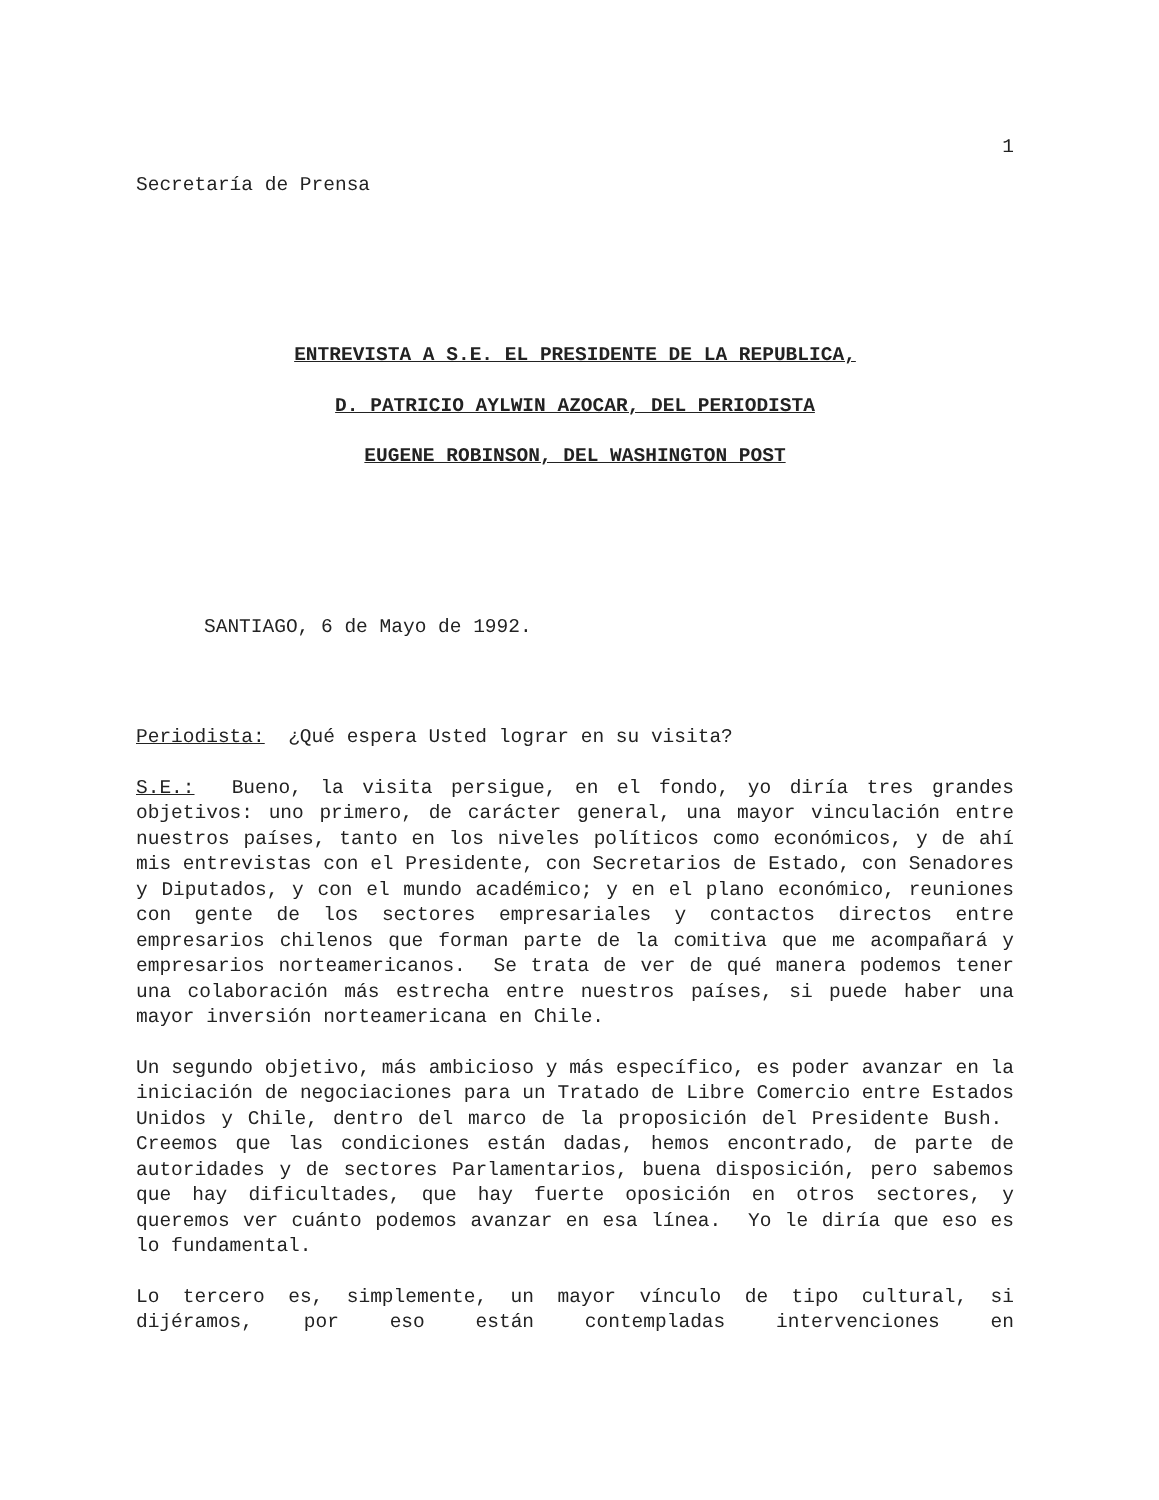1
Secretaría de Prensa
ENTREVISTA A S.E. EL PRESIDENTE DE LA REPUBLICA,
D. PATRICIO AYLWIN AZOCAR, DEL PERIODISTA
EUGENE ROBINSON, DEL WASHINGTON POST
SANTIAGO, 6 de Mayo de 1992.
Periodista: ¿Qué espera Usted lograr en su visita?
S.E.: Bueno, la visita persigue, en el fondo, yo diría tres grandes objetivos: uno primero, de carácter general, una mayor vinculación entre nuestros países, tanto en los niveles políticos como económicos, y de ahí mis entrevistas con el Presidente, con Secretarios de Estado, con Senadores y Diputados, y con el mundo académico; y en el plano económico, reuniones con gente de los sectores empresariales y contactos directos entre empresarios chilenos que forman parte de la comitiva que me acompañará y empresarios norteamericanos. Se trata de ver de qué manera podemos tener una colaboración más estrecha entre nuestros países, si puede haber una mayor inversión norteamericana en Chile.
Un segundo objetivo, más ambicioso y más específico, es poder avanzar en la iniciación de negociaciones para un Tratado de Libre Comercio entre Estados Unidos y Chile, dentro del marco de la proposición del Presidente Bush. Creemos que las condiciones están dadas, hemos encontrado, de parte de autoridades y de sectores Parlamentarios, buena disposición, pero sabemos que hay dificultades, que hay fuerte oposición en otros sectores, y queremos ver cuánto podemos avanzar en esa línea. Yo le diría que eso es lo fundamental.
Lo tercero es, simplemente, un mayor vínculo de tipo cultural, si dijéramos, por eso están contempladas intervenciones en